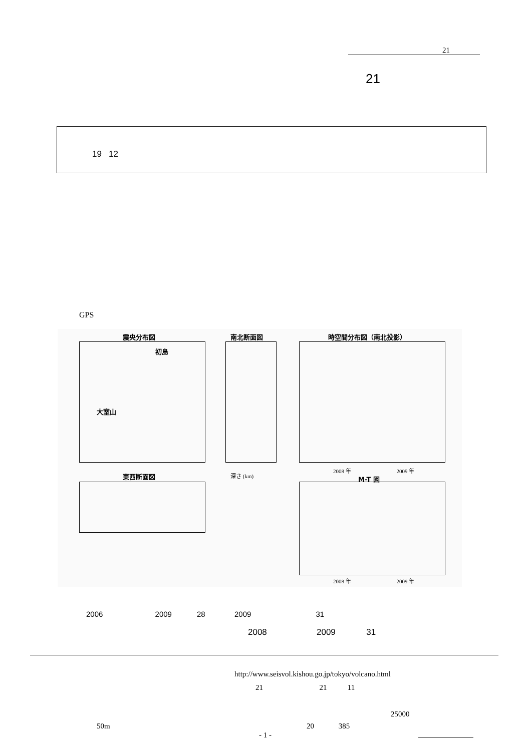21
21
19 12
GPS
震央分布図 南北断面図 時空間分布図（南北投影）
初島
大室山
深さ (km)
2008 年 2009 年
東西断面図 M-T 図
2008 年 2009 年
2006 2009 28 2009 31
2008 2009 31
http://www.seisvol.kishou.go.jp/tokyo/volcano.html
21 21 11
25000
50m 20 385
- 1 -